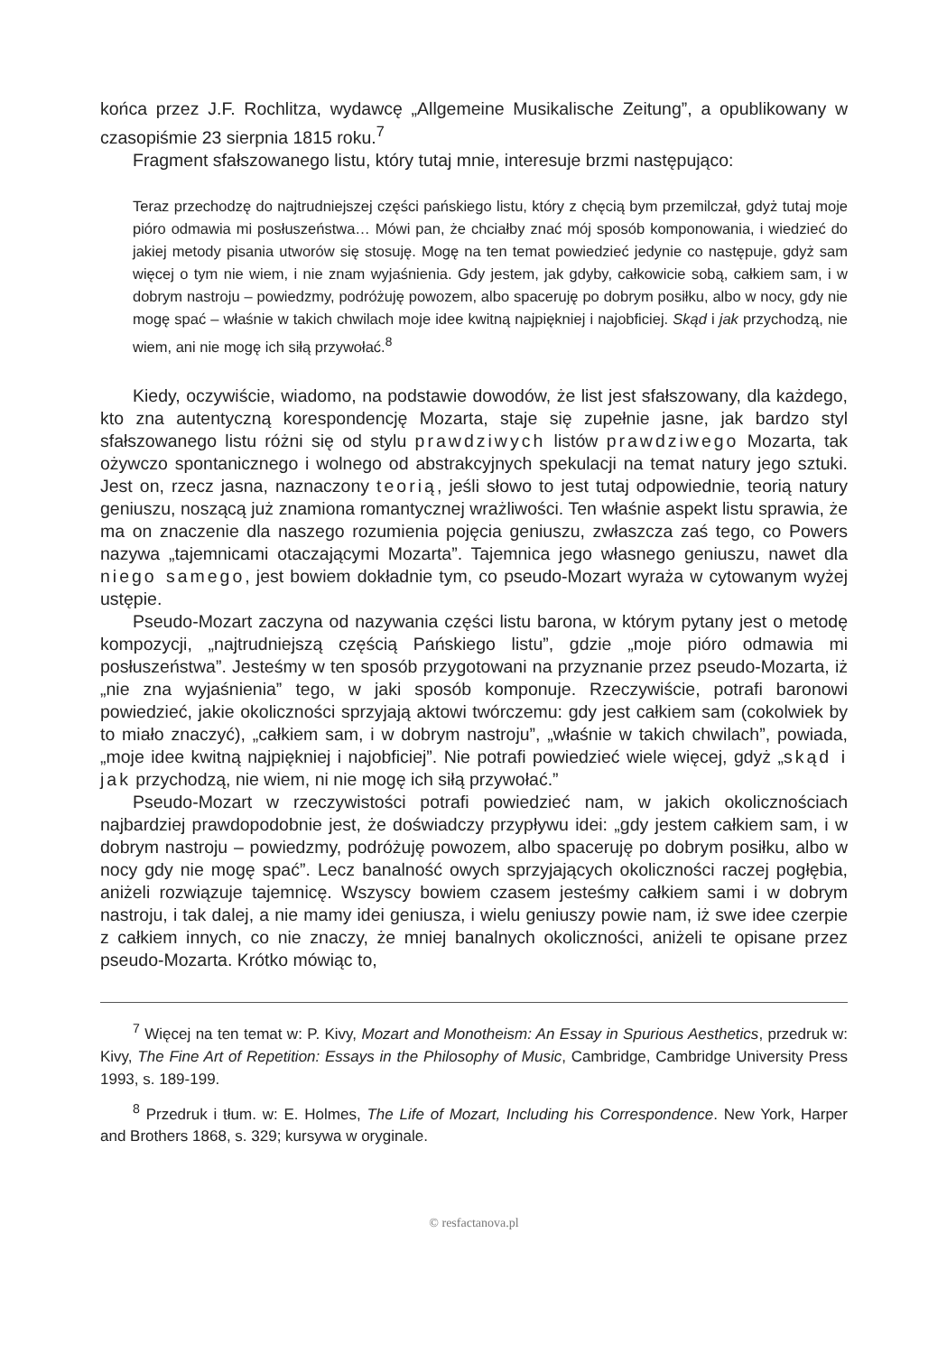końca przez J.F. Rochlitza, wydawcę „Allgemeine Musikalische Zeitung”, a opublikowany w czasopiśmie 23 sierpnia 1815 roku.<sup>7</sup>
Fragment sfałszowanego listu, który tutaj mnie, interesuje brzmi następująco:
Teraz przechodzę do najtrudniejszej części pańskiego listu, który z chęcią bym przemilczał, gdyż tutaj moje pióro odmawia mi posłuszeństwa… Mówi pan, że chciałby znać mój sposób komponowania, i wiedzieć do jakiej metody pisania utworów się stosuję. Mogę na ten temat powiedzieć jedynie co następuje, gdyż sam więcej o tym nie wiem, i nie znam wyjaśnienia. Gdy jestem, jak gdyby, całkowicie sobą, całkiem sam, i w dobrym nastroju – powiedzmy, podróżuję powozem, albo spaceruję po dobrym posiłku, albo w nocy, gdy nie mogę spać – właśnie w takich chwilach moje idee kwitną najpiękniej i najobficiej. Skąd i jak przychodzą, nie wiem, ani nie mogę ich siłą przywołać.<sup>8</sup>
Kiedy, oczywiście, wiadomo, na podstawie dowodów, że list jest sfałszowany, dla każdego, kto zna autentyczną korespondencję Mozarta, staje się zupełnie jasne, jak bardzo styl sfałszowanego listu różni się od stylu prawdziwych listów prawdziwego Mozarta, tak ożywczo spontanicznego i wolnego od abstrakcyjnych spekulacji na temat natury jego sztuki. Jest on, rzecz jasna, naznaczony teorią, jeśli słowo to jest tutaj odpowiednie, teorią natury geniuszu, noszącą już znamiona romantycznej wrażliwości. Ten właśnie aspekt listu sprawia, że ma on znaczenie dla naszego rozumienia pojęcia geniuszu, zwłaszcza zaś tego, co Powers nazywa „tajemnicami otaczającymi Mozarta”. Tajemnica jego własnego geniuszu, nawet dla niego samego, jest bowiem dokładnie tym, co pseudo-Mozart wyraża w cytowanym wyżej ustępie.
Pseudo-Mozart zaczyna od nazywania części listu barona, w którym pytany jest o metodę kompozycji, „najtrudniejszą częścią Pańskiego listu”, gdzie „moje pióro odmawia mi posłuszeństwa”. Jesteśmy w ten sposób przygotowani na przyznanie przez pseudo-Mozarta, iż „nie zna wyjaśnienia” tego, w jaki sposób komponuje. Rzeczywiście, potrafi baronowi powiedzieć, jakie okoliczności sprzyjają aktowi twórczemu: gdy jest całkiem sam (cokolwiek by to miało znaczyć), „całkiem sam, i w dobrym nastroju”, „właśnie w takich chwilach”, powiada, „moje idee kwitną najpiękniej i najobficiej”. Nie potrafi powiedzieć wiele więcej, gdyż „skąd i jak przychodzą, nie wiem, ni nie mogę ich siłą przywołać.”
Pseudo-Mozart w rzeczywistości potrafi powiedzieć nam, w jakich okolicznościach najbardziej prawdopodobnie jest, że doświadczy przypływu idei: „gdy jestem całkiem sam, i w dobrym nastroju – powiedzmy, podróżuję powozem, albo spaceruję po dobrym posiłku, albo w nocy gdy nie mogę spać”. Lecz banalność owych sprzyjających okoliczności raczej pogłębia, aniżeli rozwiązuje tajemnicę. Wszyscy bowiem czasem jesteśmy całkiem sami i w dobrym nastroju, i tak dalej, a nie mamy idei geniusza, i wielu geniuszy powie nam, iż swe idee czerpie z całkiem innych, co nie znaczy, że mniej banalnych okoliczności, aniżeli te opisane przez pseudo-Mozarta. Krótko mówiąc to,
<sup>7</sup> Więcej na ten temat w: P. Kivy, Mozart and Monotheism: An Essay in Spurious Aesthetics, przedruk w: Kivy, The Fine Art of Repetition: Essays in the Philosophy of Music, Cambridge, Cambridge University Press 1993, s. 189-199.
<sup>8</sup> Przedruk i tłum. w: E. Holmes, The Life of Mozart, Including his Correspondence. New York, Harper and Brothers 1868, s. 329; kursywa w oryginale.
© resfactanova.pl